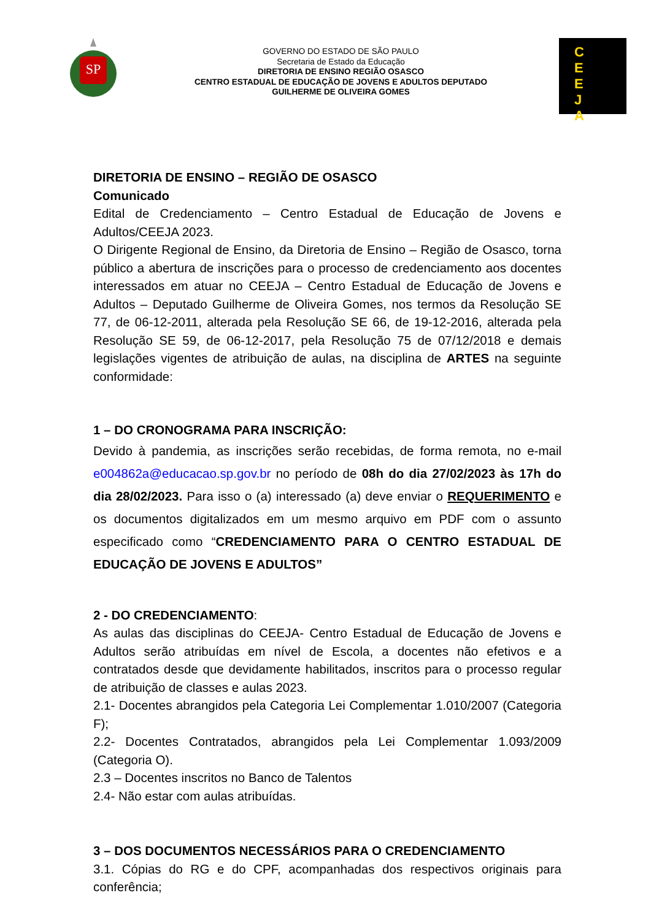SP
GOVERNO DO ESTADO DE SÃO PAULO
Secretaria de Estado da Educação
DIRETORIA DE ENSINO REGIÃO OSASCO
CENTRO ESTADUAL DE EDUCAÇÃO DE JOVENS E ADULTOS DEPUTADO
GUILHERME DE OLIVEIRA GOMES
C
E
E
J
A
DIRETORIA DE ENSINO – REGIÃO DE OSASCO
Comunicado
Edital de Credenciamento – Centro Estadual de Educação de Jovens e Adultos/CEEJA 2023.
O Dirigente Regional de Ensino, da Diretoria de Ensino – Região de Osasco, torna público a abertura de inscrições para o processo de credenciamento aos docentes interessados em atuar no CEEJA – Centro Estadual de Educação de Jovens e Adultos – Deputado Guilherme de Oliveira Gomes, nos termos da Resolução SE 77, de 06-12-2011, alterada pela Resolução SE 66, de 19-12-2016, alterada pela Resolução SE 59, de 06-12-2017, pela Resolução 75 de 07/12/2018 e demais legislações vigentes de atribuição de aulas, na disciplina de ARTES na seguinte conformidade:
1 – DO CRONOGRAMA PARA INSCRIÇÃO:
Devido à pandemia, as inscrições serão recebidas, de forma remota, no e-mail e004862a@educacao.sp.gov.br no período de 08h do dia 27/02/2023 às 17h do dia 28/02/2023. Para isso o (a) interessado (a) deve enviar o REQUERIMENTO e os documentos digitalizados em um mesmo arquivo em PDF com o assunto especificado como “CREDENCIAMENTO PARA O CENTRO ESTADUAL DE EDUCAÇÃO DE JOVENS E ADULTOS”
2 - DO CREDENCIAMENTO:
As aulas das disciplinas do CEEJA- Centro Estadual de Educação de Jovens e Adultos serão atribuídas em nível de Escola, a docentes não efetivos e a contratados desde que devidamente habilitados, inscritos para o processo regular de atribuição de classes e aulas 2023.
2.1- Docentes abrangidos pela Categoria Lei Complementar 1.010/2007 (Categoria F);
2.2- Docentes Contratados, abrangidos pela Lei Complementar 1.093/2009 (Categoria O).
2.3 – Docentes inscritos no Banco de Talentos
2.4- Não estar com aulas atribuídas.
3 – DOS DOCUMENTOS NECESSÁRIOS PARA O CREDENCIAMENTO
3.1. Cópias do RG e do CPF, acompanhadas dos respectivos originais para conferência;